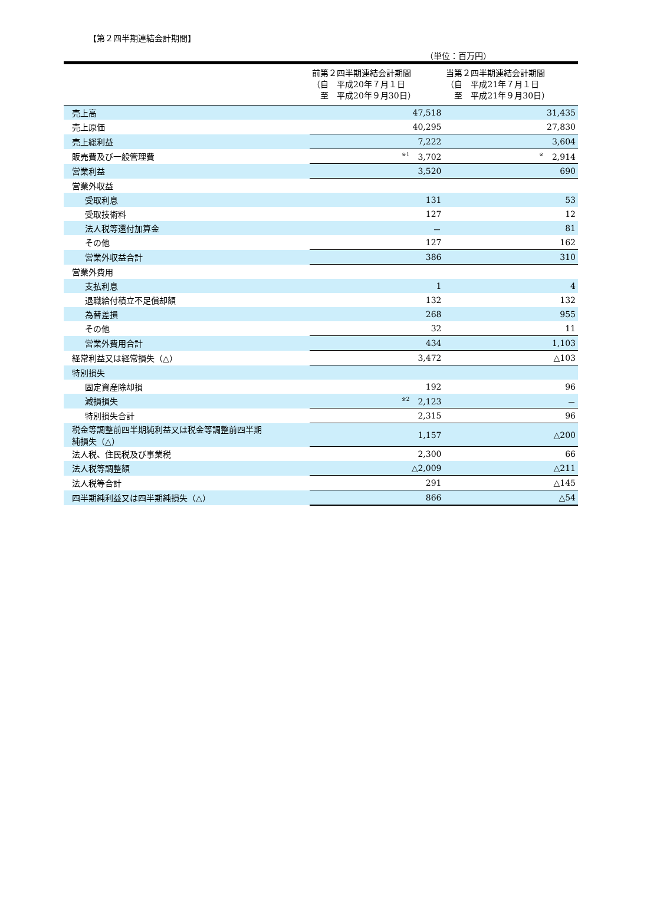【第２四半期連結会計期間】
（単位：百万円）
| | 前第２四半期連結会計期間 （自 平成20年７月１日 至 平成20年９月30日） | 当第２四半期連結会計期間 （自 平成21年７月１日 至 平成21年９月30日） |
| --- | --- | --- |
| 売上高 | 47,518 | 31,435 |
| 売上原価 | 40,295 | 27,830 |
| 売上総利益 | 7,222 | 3,604 |
| 販売費及び一般管理費 | <sup>※1</sup> 3,702 | <sup>※</sup> 2,914 |
| 営業利益 | 3,520 | 690 |
| 営業外収益 | | |
| 受取利息 | 131 | 53 |
| 受取技術料 | 127 | 12 |
| 法人税等還付加算金 | － | 81 |
| その他 | 127 | 162 |
| 営業外収益合計 | 386 | 310 |
| 営業外費用 | | |
| 支払利息 | 1 | 4 |
| 退職給付積立不足償却額 | 132 | 132 |
| 為替差損 | 268 | 955 |
| その他 | 32 | 11 |
| 営業外費用合計 | 434 | 1,103 |
| 経常利益又は経常損失（△） | 3,472 | △103 |
| 特別損失 | | |
| 固定資産除却損 | 192 | 96 |
| 減損損失 | <sup>※2</sup> 2,123 | － |
| 特別損失合計 | 2,315 | 96 |
| 税金等調整前四半期純利益又は税金等調整前四半期 純損失（△） | 1,157 | △200 |
| 法人税、住民税及び事業税 | 2,300 | 66 |
| 法人税等調整額 | △2,009 | △211 |
| 法人税等合計 | 291 | △145 |
| 四半期純利益又は四半期純損失（△） | 866 | △54 |